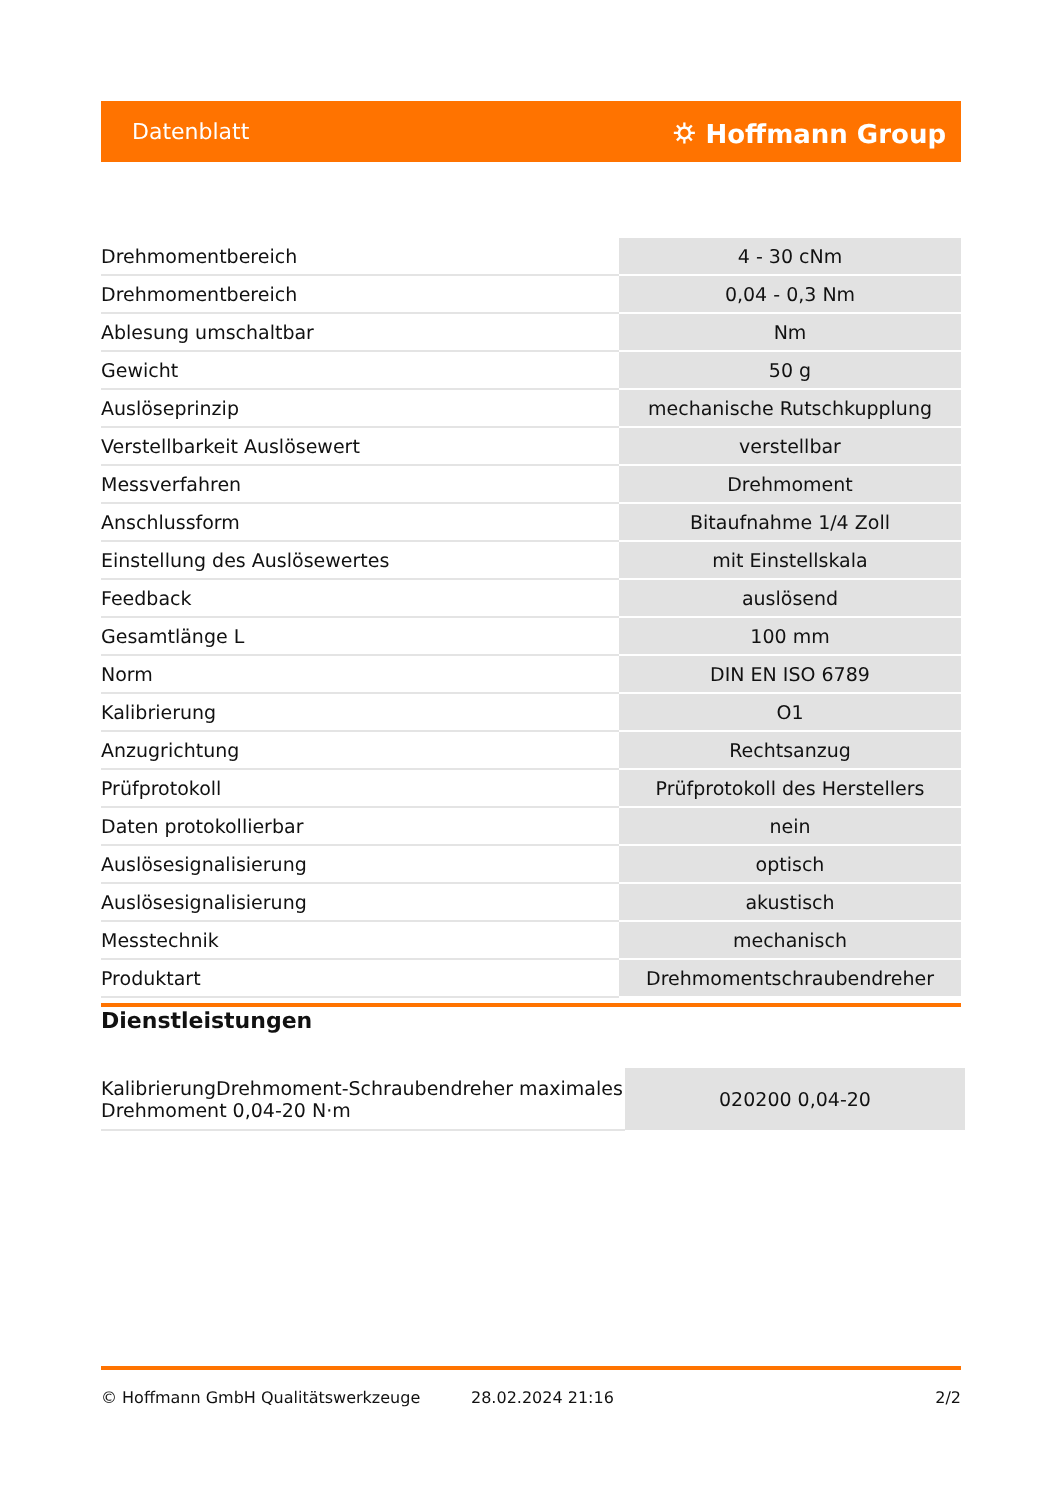Datenblatt ⛭ Hoffmann Group
| Drehmomentbereich | 4 - 30 cNm |
| Drehmomentbereich | 0,04 - 0,3 Nm |
| Ablesung umschaltbar | Nm |
| Gewicht | 50 g |
| Auslöseprinzip | mechanische Rutschkupplung |
| Verstellbarkeit Auslösewert | verstellbar |
| Messverfahren | Drehmoment |
| Anschlussform | Bitaufnahme 1/4 Zoll |
| Einstellung des Auslösewertes | mit Einstellskala |
| Feedback | auslösend |
| Gesamtlänge L | 100 mm |
| Norm | DIN EN ISO 6789 |
| Kalibrierung | O1 |
| Anzugrichtung | Rechtsanzug |
| Prüfprotokoll | Prüfprotokoll des Herstellers |
| Daten protokollierbar | nein |
| Auslösesignalisierung | optisch |
| Auslösesignalisierung | akustisch |
| Messtechnik | mechanisch |
| Produktart | Drehmomentschraubendreher |
Dienstleistungen
| KalibrierungDrehmoment-Schraubendreher maximales Drehmoment 0,04-20 N·m | 020200 0,04-20 |
© Hoffmann GmbH Qualitätswerkzeuge 28.02.2024 21:16 2/2